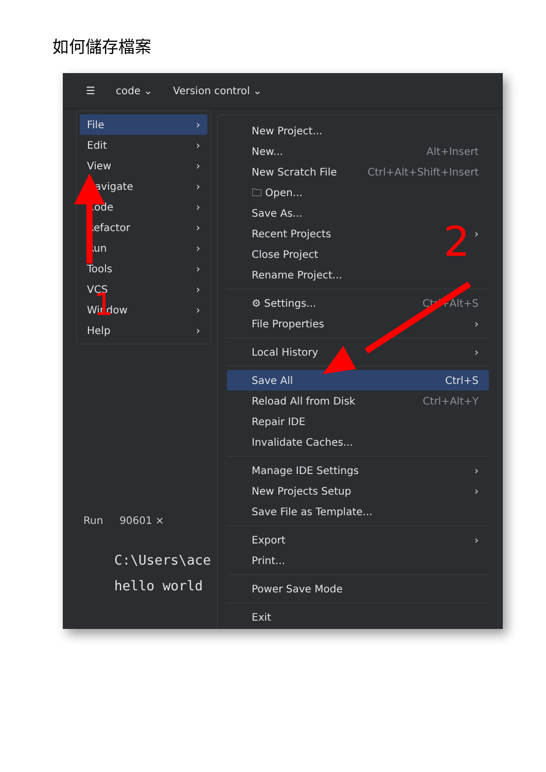如何儲存檔案
☰ code ⌄ Version control ⌄
File ›
Edit ›
View ›
Navigate ›
Code ›
Refactor ›
Run ›
Tools ›
VCS ›
Window ›
Help ›
Run 90601 ×
C:\Users\ace
hello world
New Project...
New... Alt+Insert
New Scratch File Ctrl+Alt+Shift+Insert
🗀 Open...
Save As...
Recent Projects ›
Close Project
Rename Project...
⚙ Settings... Ctrl+Alt+S
File Properties ›
Local History ›
Save All Ctrl+S
Reload All from Disk Ctrl+Alt+Y
Repair IDE
Invalidate Caches...
Manage IDE Settings ›
New Projects Setup ›
Save File as Template...
Export ›
Print...
Power Save Mode
Exit
1
2